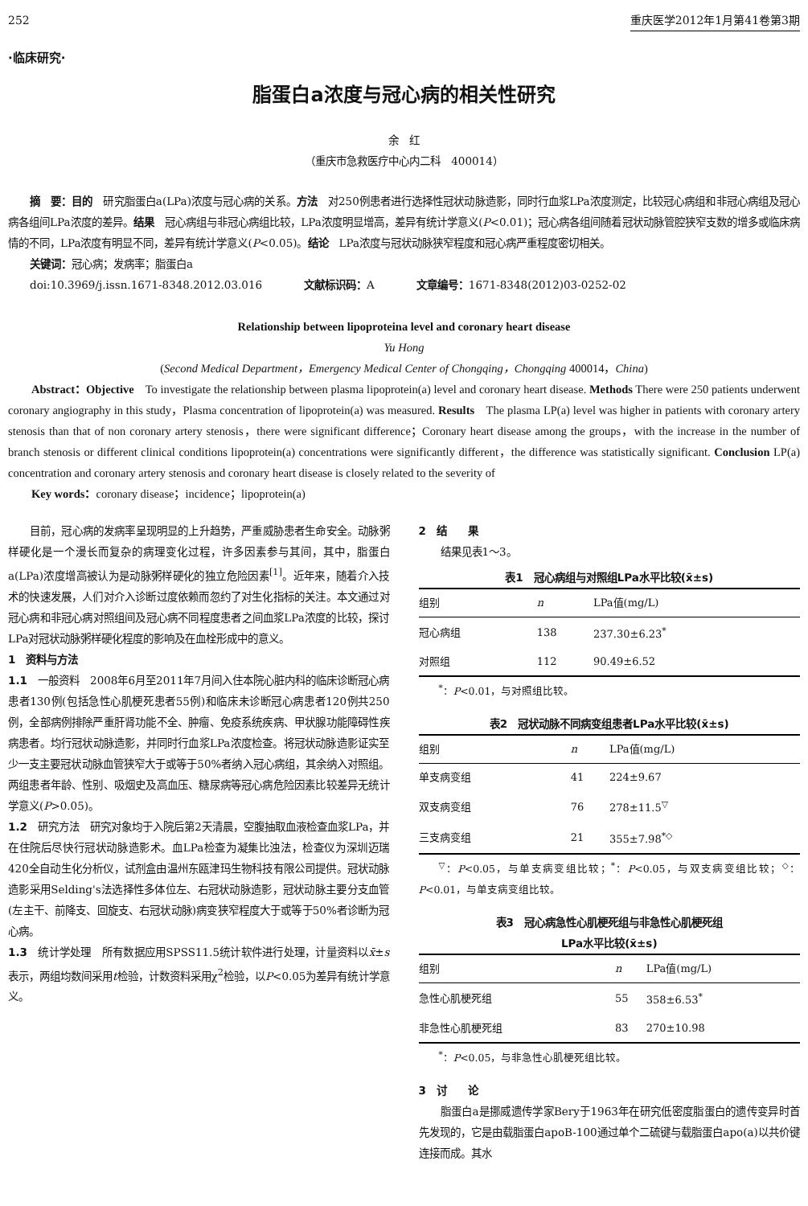252 重庆医学2012年1月第41卷第3期
·临床研究·
脂蛋白a浓度与冠心病的相关性研究
余　红
（重庆市急救医疗中心内二科　400014）
摘　要：目的　研究脂蛋白a(LPa)浓度与冠心病的关系。方法　对250例患者进行选择性冠状动脉造影，同时行血浆LPa浓度测定，比较冠心病组和非冠心病组及冠心病各组间LPa浓度的差异。结果　冠心病组与非冠心病组比较，LPa浓度明显增高，差异有统计学意义(P<0.01)；冠心病各组间随着冠状动脉管腔狭窄支数的增多或临床病情的不同，LPa浓度有明显不同，差异有统计学意义(P<0.05)。结论　LPa浓度与冠状动脉狭窄程度和冠心病严重程度密切相关。
关键词：冠心病；发病率；脂蛋白a
doi:10.3969/j.issn.1671-8348.2012.03.016　　　　文献标识码：A　　　　文章编号：1671-8348(2012)03-0252-02
Relationship between lipoproteina level and coronary heart disease
Yu Hong
(Second Medical Department，Emergency Medical Center of Chongqing，Chongqing 400014，China)
Abstract：Objective　To investigate the relationship between plasma lipoprotein(a) level and coronary heart disease. Methods There were 250 patients underwent coronary angiography in this study，Plasma concentration of lipoprotein(a) was measured. Results　The plasma LP(a) level was higher in patients with coronary artery stenosis than that of non coronary artery stenosis，there were significant difference；Coronary heart disease among the groups，with the increase in the number of branch stenosis or different clinical conditions lipoprotein(a) concentrations were significantly different，the difference was statistically significant. Conclusion LP(a) concentration and coronary artery stenosis and coronary heart disease is closely related to the severity of
Key words：coronary disease；incidence；lipoprotein(a)
目前，冠心病的发病率呈现明显的上升趋势，严重威胁患者生命安全。动脉粥样硬化是一个漫长而复杂的病理变化过程，许多因素参与其间，其中，脂蛋白a(LPa)浓度增高被认为是动脉粥样硬化的独立危险因素<sup>[1]</sup>。近年来，随着介入技术的快速发展，人们对介入诊断过度依赖而忽约了对生化指标的关注。本文通过对冠心病和非冠心病对照组间及冠心病不同程度患者之间血浆LPa浓度的比较，探讨LPa对冠状动脉粥样硬化程度的影响及在血栓形成中的意义。
1　资料与方法
1.1　一般资料　2008年6月至2011年7月间入住本院心脏内科的临床诊断冠心病患者130例(包括急性心肌梗死患者55例)和临床未诊断冠心病患者120例共250例，全部病例排除严重肝肾功能不全、肿瘤、免疫系统疾病、甲状腺功能障碍性疾病患者。均行冠状动脉造影，并同时行血浆LPa浓度检查。将冠状动脉造影证实至少一支主要冠状动脉血管狭窄大于或等于50%者纳入冠心病组，其余纳入对照组。两组患者年龄、性别、吸烟史及高血压、糖尿病等冠心病危险因素比较差异无统计学意义(P>0.05)。
1.2　研究方法　研究对象均于入院后第2天清晨，空腹抽取血液检查血浆LPa，并在住院后尽快行冠状动脉造影术。血LPa检查为凝集比浊法，检查仪为深圳迈瑞420全自动生化分析仪，试剂盒由温州东瓯津玛生物科技有限公司提供。冠状动脉造影采用Selding's法选择性多体位左、右冠状动脉造影，冠状动脉主要分支血管(左主干、前降支、回旋支、右冠状动脉)病变狭窄程度大于或等于50%者诊断为冠心病。
1.3　统计学处理　所有数据应用SPSS11.5统计软件进行处理，计量资料以x̄±s表示，两组均数间采用t检验，计数资料采用χ<sup>2</sup>检验，以P<0.05为差异有统计学意义。
2　结　　果
结果见表1～3。
表1　冠心病组与对照组LPa水平比较(x̄±s)
| 组别 | n | LPa值(mg/L) |
| --- | --- | --- |
| 冠心病组 | 138 | 237.30±6.23<sup>*</sup> |
| 对照组 | 112 | 90.49±6.52 |
<sup>*</sup>：P<0.01，与对照组比较。
表2　冠状动脉不同病变组患者LPa水平比较(x̄±s)
| 组别 | n | LPa值(mg/L) |
| --- | --- | --- |
| 单支病变组 | 41 | 224±9.67 |
| 双支病变组 | 76 | 278±11.5<sup>▽</sup> |
| 三支病变组 | 21 | 355±7.98<sup>*◇</sup> |
<sup>▽</sup>：P<0.05，与单支病变组比较；<sup>*</sup>：P<0.05，与双支病变组比较；<sup>◇</sup>：P<0.01，与单支病变组比较。
表3　冠心病急性心肌梗死组与非急性心肌梗死组
LPa水平比较(x̄±s)
| 组别 | n | LPa值(mg/L) |
| --- | --- | --- |
| 急性心肌梗死组 | 55 | 358±6.53<sup>*</sup> |
| 非急性心肌梗死组 | 83 | 270±10.98 |
<sup>*</sup>：P<0.05，与非急性心肌梗死组比较。
3　讨　　论
脂蛋白a是挪威遗传学家Bery于1963年在研究低密度脂蛋白的遗传变异时首先发现的，它是由载脂蛋白apoB-100通过单个二硫键与载脂蛋白apo(a)以共价键连接而成。其水